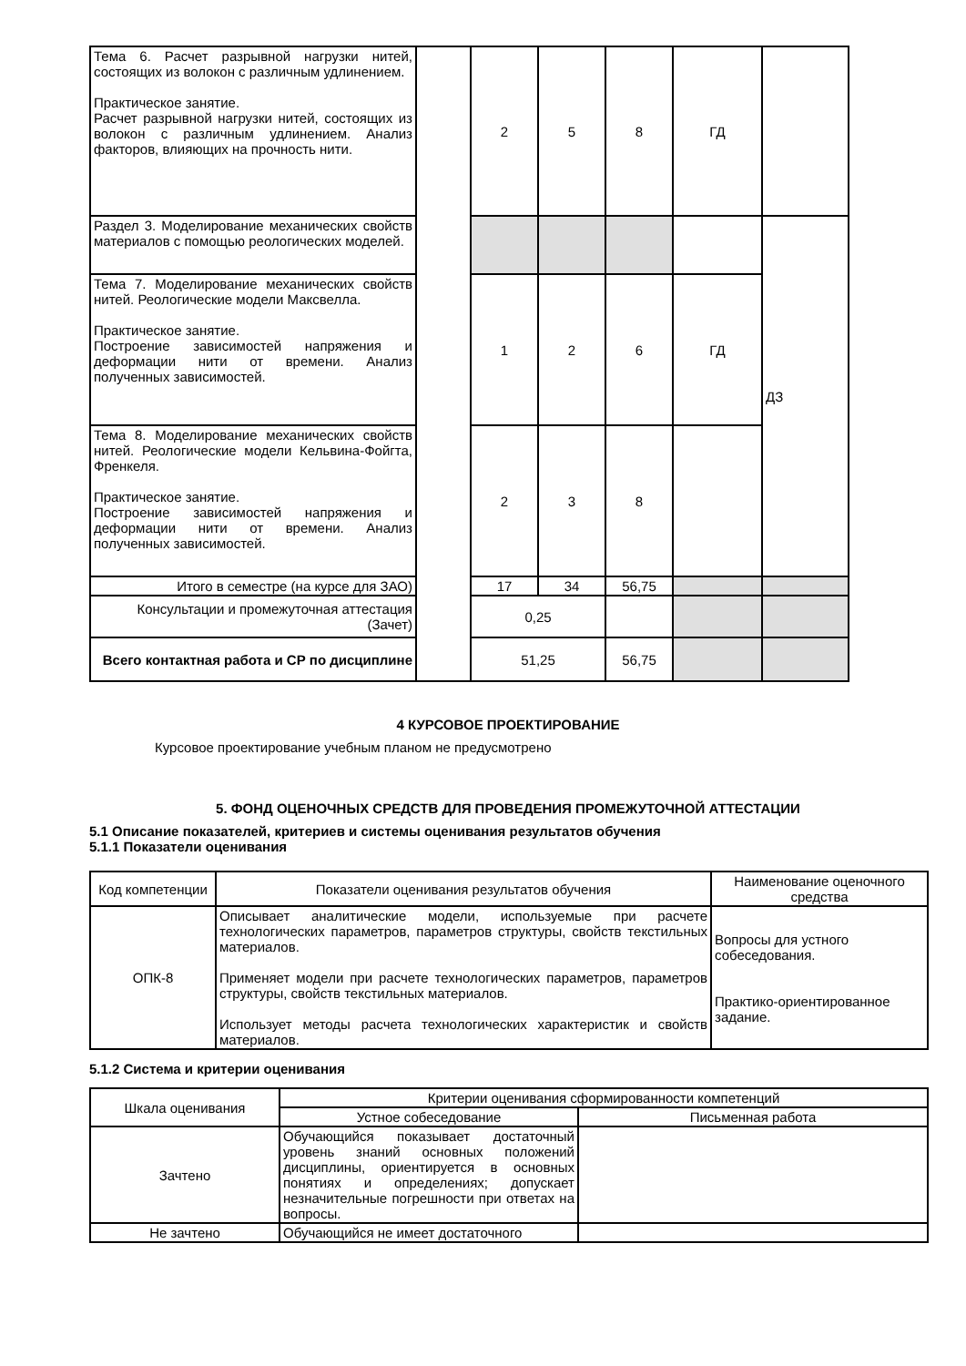| Тема 6. Расчет разрывной нагрузки нитей, состоящих из волокон с различным удлинением. Практическое занятие. Расчет разрывной нагрузки нитей, состоящих из волокон с различным удлинением. Анализ факторов, влияющих на прочность нити. | | 2 | 5 | 8 | ГД | |
| Раздел 3. Моделирование механических свойств материалов с помощью реологических моделей. | | | | | | ДЗ |
| Тема 7. Моделирование механических свойств нитей. Реологические модели Максвелла. Практическое занятие. Построение зависимостей напряжения и деформации нити от времени. Анализ полученных зависимостей. | | 1 | 2 | 6 | ГД | |
| Тема 8. Моделирование механических свойств нитей. Реологические модели Кельвина-Фойгта, Френкеля. Практическое занятие. Построение зависимостей напряжения и деформации нити от времени. Анализ полученных зависимостей. | | 2 | 3 | 8 | | |
| Итого в семестре (на курсе для ЗАО) | | 17 | 34 | 56,75 | | |
| Консультации и промежуточная аттестация (Зачет) | | 0,25 | | | | |
| Всего контактная работа и СР по дисциплине | | 51,25 | | 56,75 | | |
4 КУРСОВОЕ ПРОЕКТИРОВАНИЕ
Курсовое проектирование учебным планом не предусмотрено
5. ФОНД ОЦЕНОЧНЫХ СРЕДСТВ ДЛЯ ПРОВЕДЕНИЯ ПРОМЕЖУТОЧНОЙ АТТЕСТАЦИИ
5.1 Описание показателей, критериев и системы оценивания результатов обучения
5.1.1 Показатели оценивания
| Код компетенции | Показатели оценивания результатов обучения | Наименование оценочного средства |
| ОПК-8 | Описывает аналитические модели, используемые при расчете технологических параметров, параметров структуры, свойств текстильных материалов. Применяет модели при расчете технологических параметров, параметров структуры, свойств текстильных материалов. Использует методы расчета технологических характеристик и свойств материалов. | Вопросы для устного собеседования. Практико-ориентированное задание. |
5.1.2 Система и критерии оценивания
| Шкала оценивания | Критерии оценивания сформированности компетенций | |
| | Устное собеседование | Письменная работа |
| Зачтено | Обучающийся показывает достаточный уровень знаний основных положений дисциплины, ориентируется в основных понятиях и определениях; допускает незначительные погрешности при ответах на вопросы. | |
| Не зачтено | Обучающийся не имеет достаточного | |